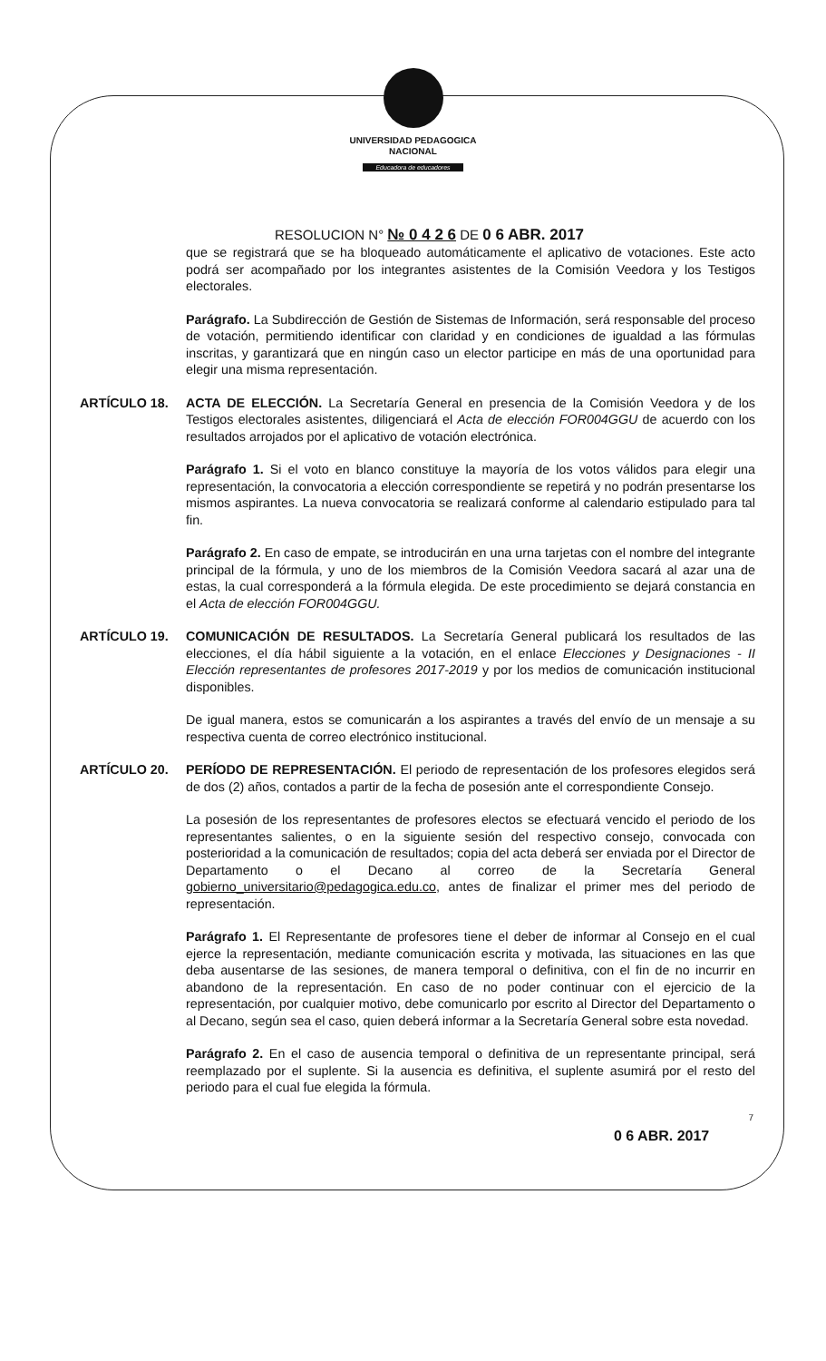UNIVERSIDAD PEDAGOGICA
NACIONAL
Educadora de educadores
RESOLUCION N° № 0 4 2 6 DE 0 6 ABR. 2017
que se registrará que se ha bloqueado automáticamente el aplicativo de votaciones. Este acto podrá ser acompañado por los integrantes asistentes de la Comisión Veedora y los Testigos electorales.
Parágrafo. La Subdirección de Gestión de Sistemas de Información, será responsable del proceso de votación, permitiendo identificar con claridad y en condiciones de igualdad a las fórmulas inscritas, y garantizará que en ningún caso un elector participe en más de una oportunidad para elegir una misma representación.
ARTÍCULO 18. ACTA DE ELECCIÓN. La Secretaría General en presencia de la Comisión Veedora y de los Testigos electorales asistentes, diligenciará el Acta de elección FOR004GGU de acuerdo con los resultados arrojados por el aplicativo de votación electrónica.
Parágrafo 1. Si el voto en blanco constituye la mayoría de los votos válidos para elegir una representación, la convocatoria a elección correspondiente se repetirá y no podrán presentarse los mismos aspirantes. La nueva convocatoria se realizará conforme al calendario estipulado para tal fin.
Parágrafo 2. En caso de empate, se introducirán en una urna tarjetas con el nombre del integrante principal de la fórmula, y uno de los miembros de la Comisión Veedora sacará al azar una de estas, la cual corresponderá a la fórmula elegida. De este procedimiento se dejará constancia en el Acta de elección FOR004GGU.
ARTÍCULO 19. COMUNICACIÓN DE RESULTADOS. La Secretaría General publicará los resultados de las elecciones, el día hábil siguiente a la votación, en el enlace Elecciones y Designaciones - II Elección representantes de profesores 2017-2019 y por los medios de comunicación institucional disponibles.
De igual manera, estos se comunicarán a los aspirantes a través del envío de un mensaje a su respectiva cuenta de correo electrónico institucional.
ARTÍCULO 20. PERÍODO DE REPRESENTACIÓN. El periodo de representación de los profesores elegidos será de dos (2) años, contados a partir de la fecha de posesión ante el correspondiente Consejo.
La posesión de los representantes de profesores electos se efectuará vencido el periodo de los representantes salientes, o en la siguiente sesión del respectivo consejo, convocada con posterioridad a la comunicación de resultados; copia del acta deberá ser enviada por el Director de Departamento o el Decano al correo de la Secretaría General gobierno_universitario@pedagogica.edu.co, antes de finalizar el primer mes del periodo de representación.
Parágrafo 1. El Representante de profesores tiene el deber de informar al Consejo en el cual ejerce la representación, mediante comunicación escrita y motivada, las situaciones en las que deba ausentarse de las sesiones, de manera temporal o definitiva, con el fin de no incurrir en abandono de la representación. En caso de no poder continuar con el ejercicio de la representación, por cualquier motivo, debe comunicarlo por escrito al Director del Departamento o al Decano, según sea el caso, quien deberá informar a la Secretaría General sobre esta novedad.
Parágrafo 2. En el caso de ausencia temporal o definitiva de un representante principal, será reemplazado por el suplente. Si la ausencia es definitiva, el suplente asumirá por el resto del periodo para el cual fue elegida la fórmula.
7
0 6 ABR. 2017